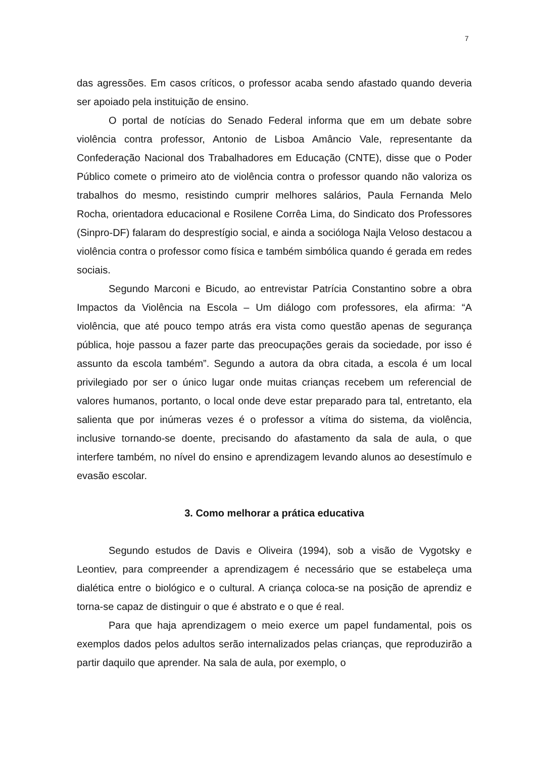7
das agressões. Em casos críticos, o professor acaba sendo afastado quando deveria ser apoiado pela instituição de ensino.
O portal de notícias do Senado Federal informa que em um debate sobre violência contra professor, Antonio de Lisboa Amâncio Vale, representante da Confederação Nacional dos Trabalhadores em Educação (CNTE), disse que o Poder Público comete o primeiro ato de violência contra o professor quando não valoriza os trabalhos do mesmo, resistindo cumprir melhores salários, Paula Fernanda Melo Rocha, orientadora educacional e Rosilene Corrêa Lima, do Sindicato dos Professores (Sinpro-DF) falaram do desprestígio social, e ainda a socióloga Najla Veloso destacou a violência contra o professor como física e também simbólica quando é gerada em redes sociais.
Segundo Marconi e Bicudo, ao entrevistar Patrícia Constantino sobre a obra Impactos da Violência na Escola – Um diálogo com professores, ela afirma: “A violência, que até pouco tempo atrás era vista como questão apenas de segurança pública, hoje passou a fazer parte das preocupações gerais da sociedade, por isso é assunto da escola também”. Segundo a autora da obra citada, a escola é um local privilegiado por ser o único lugar onde muitas crianças recebem um referencial de valores humanos, portanto, o local onde deve estar preparado para tal, entretanto, ela salienta que por inúmeras vezes é o professor a vítima do sistema, da violência, inclusive tornando-se doente, precisando do afastamento da sala de aula, o que interfere também, no nível do ensino e aprendizagem levando alunos ao desestímulo e evasão escolar.
3. Como melhorar a prática educativa
Segundo estudos de Davis e Oliveira (1994), sob a visão de Vygotsky e Leontiev, para compreender a aprendizagem é necessário que se estabeleça uma dialética entre o biológico e o cultural. A criança coloca-se na posição de aprendiz e torna-se capaz de distinguir o que é abstrato e o que é real.
Para que haja aprendizagem o meio exerce um papel fundamental, pois os exemplos dados pelos adultos serão internalizados pelas crianças, que reproduzirão a partir daquilo que aprender. Na sala de aula, por exemplo, o